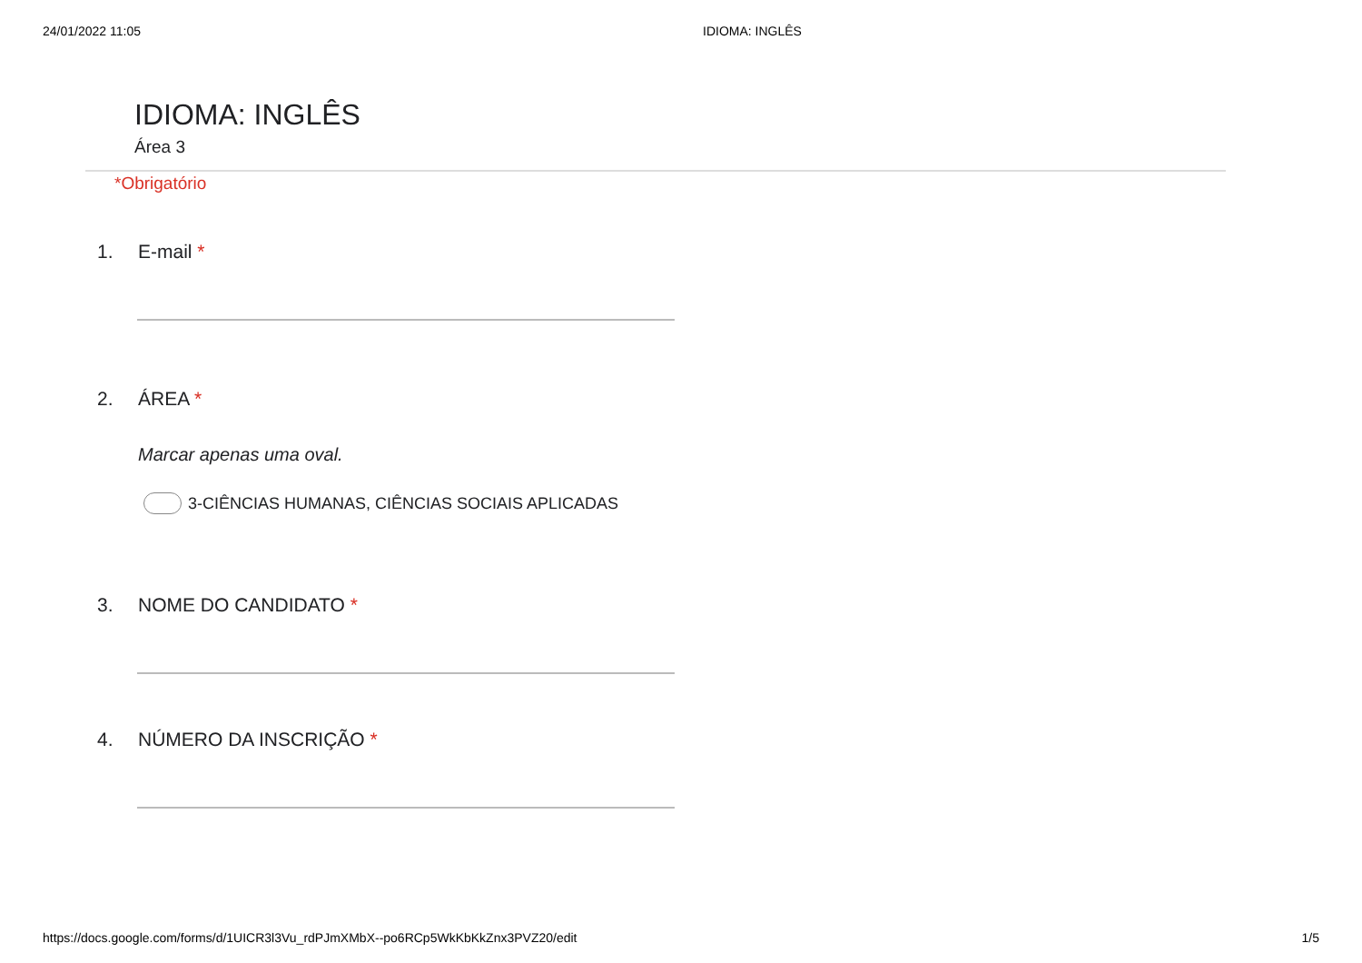24/01/2022 11:05 IDIOMA: INGLÊS
IDIOMA: INGLÊS
Área 3
*Obrigatório
1. E-mail *
2. ÁREA *
Marcar apenas uma oval.
3-CIÊNCIAS HUMANAS, CIÊNCIAS SOCIAIS APLICADAS
3. NOME DO CANDIDATO *
4. NÚMERO DA INSCRIÇÃO *
https://docs.google.com/forms/d/1UICR3l3Vu_rdPJmXMbX--po6RCp5WkKbKkZnx3PVZ20/edit 1/5